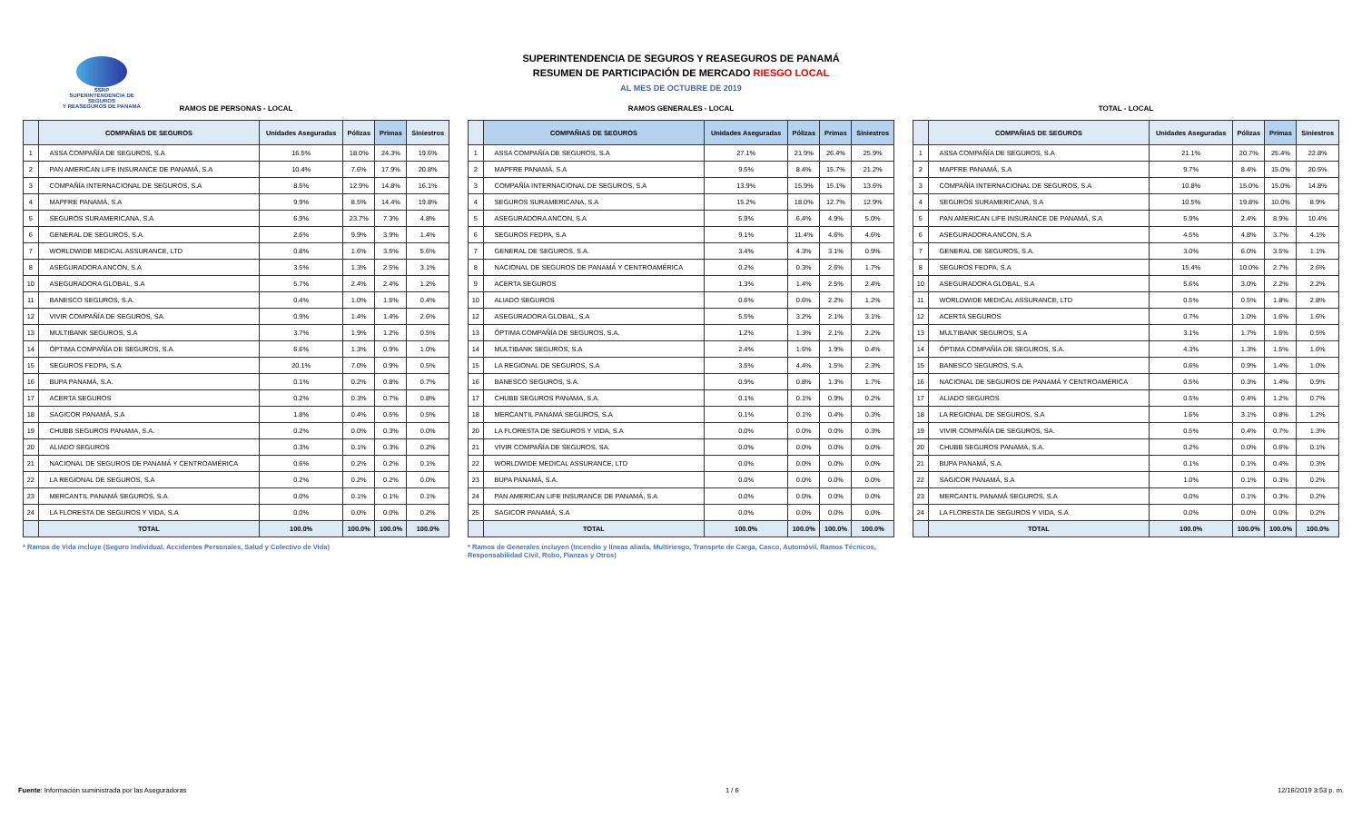SSRP
SUPERINTENDENCIA DE SEGUROS
Y REASEGUROS DE PANAMÁ
SUPERINTENDENCIA DE SEGUROS Y REASEGUROS DE PANAMÁ
RESUMEN DE PARTICIPACIÓN DE MERCADO RIESGO LOCAL
AL MES DE OCTUBRE DE 2019
RAMOS DE PERSONAS - LOCAL
| | COMPAÑIAS DE SEGUROS | Unidades Aseguradas | Pólizas | Primas | Siniestros |
| --- | --- | --- | --- | --- | --- |
| 1 | ASSA COMPAÑÍA DE SEGUROS, S.A | 16.5% | 18.0% | 24.3% | 19.6% |
| 2 | PAN AMERICAN LIFE INSURANCE DE PANAMÁ, S.A | 10.4% | 7.6% | 17.9% | 20.8% |
| 3 | COMPAÑÍA INTERNACIONAL DE SEGUROS, S.A | 8.5% | 12.9% | 14.8% | 16.1% |
| 4 | MAPFRE PANAMÁ, S.A | 9.9% | 8.5% | 14.4% | 19.8% |
| 5 | SEGUROS SURAMERICANA, S.A | 6.9% | 23.7% | 7.3% | 4.8% |
| 6 | GENERAL DE SEGUROS, S.A. | 2.6% | 9.9% | 3.9% | 1.4% |
| 7 | WORLDWIDE MEDICAL ASSURANCE, LTD | 0.8% | 1.6% | 3.5% | 5.6% |
| 8 | ASEGURADORA ANCON, S.A | 3.5% | 1.3% | 2.5% | 3.1% |
| 10 | ASEGURADORA GLOBAL, S.A | 5.7% | 2.4% | 2.4% | 1.2% |
| 11 | BANESCO SEGUROS, S.A. | 0.4% | 1.0% | 1.5% | 0.4% |
| 12 | VIVIR COMPAÑÍA DE SEGUROS, SA. | 0.9% | 1.4% | 1.4% | 2.6% |
| 13 | MULTIBANK SEGUROS, S.A | 3.7% | 1.9% | 1.2% | 0.5% |
| 14 | ÓPTIMA COMPAÑÍA DE SEGUROS, S.A. | 6.6% | 1.3% | 0.9% | 1.0% |
| 15 | SEGUROS FEDPA, S.A | 20.1% | 7.0% | 0.9% | 0.5% |
| 16 | BUPA PANAMÁ, S.A. | 0.1% | 0.2% | 0.8% | 0.7% |
| 17 | ACERTA SEGUROS | 0.2% | 0.3% | 0.7% | 0.8% |
| 18 | SAGICOR PANAMÁ, S.A | 1.8% | 0.4% | 0.5% | 0.5% |
| 19 | CHUBB SEGUROS PANAMA, S.A. | 0.2% | 0.0% | 0.3% | 0.0% |
| 20 | ALIADO SEGUROS | 0.3% | 0.1% | 0.3% | 0.2% |
| 21 | NACIONAL DE SEGUROS DE PANAMÁ Y CENTROAMÉRICA | 0.6% | 0.2% | 0.2% | 0.1% |
| 22 | LA REGIONAL DE SEGUROS, S.A | 0.2% | 0.2% | 0.2% | 0.0% |
| 23 | MERCANTIL PANAMÁ SEGUROS, S.A | 0.0% | 0.1% | 0.1% | 0.1% |
| 24 | LA FLORESTA DE SEGUROS Y VIDA, S.A | 0.0% | 0.0% | 0.0% | 0.2% |
| | TOTAL | 100.0% | 100.0% | 100.0% | 100.0% |
* Ramos de Vida incluye (Seguro Individual, Accidentes Personales, Salud y Colectivo de Vida)
RAMOS GENERALES - LOCAL
| | COMPAÑIAS DE SEGUROS | Unidades Aseguradas | Pólizas | Primas | Siniestros |
| --- | --- | --- | --- | --- | --- |
| 1 | ASSA COMPAÑÍA DE SEGUROS, S.A | 27.1% | 21.9% | 26.4% | 25.9% |
| 2 | MAPFRE PANAMÁ, S.A | 9.5% | 8.4% | 15.7% | 21.2% |
| 3 | COMPAÑÍA INTERNACIONAL DE SEGUROS, S.A | 13.9% | 15.9% | 15.1% | 13.6% |
| 4 | SEGUROS SURAMERICANA, S.A | 15.2% | 18.0% | 12.7% | 12.9% |
| 5 | ASEGURADORA ANCON, S.A | 5.9% | 6.4% | 4.9% | 5.0% |
| 6 | SEGUROS FEDPA, S.A | 9.1% | 11.4% | 4.6% | 4.6% |
| 7 | GENERAL DE SEGUROS, S.A. | 3.4% | 4.3% | 3.1% | 0.9% |
| 8 | NACIONAL DE SEGUROS DE PANAMÁ Y CENTROAMÉRICA | 0.2% | 0.3% | 2.6% | 1.7% |
| 9 | ACERTA SEGUROS | 1.3% | 1.4% | 2.5% | 2.4% |
| 10 | ALIADO SEGUROS | 0.6% | 0.6% | 2.2% | 1.2% |
| 12 | ASEGURADORA GLOBAL, S.A | 5.5% | 3.2% | 2.1% | 3.1% |
| 13 | ÓPTIMA COMPAÑÍA DE SEGUROS, S.A. | 1.2% | 1.3% | 2.1% | 2.2% |
| 14 | MULTIBANK SEGUROS, S.A | 2.4% | 1.6% | 1.9% | 0.4% |
| 15 | LA REGIONAL DE SEGUROS, S.A | 3.5% | 4.4% | 1.5% | 2.3% |
| 16 | BANESCO SEGUROS, S.A. | 0.9% | 0.8% | 1.3% | 1.7% |
| 17 | CHUBB SEGUROS PANAMA, S.A. | 0.1% | 0.1% | 0.9% | 0.2% |
| 18 | MERCANTIL PANAMÁ SEGUROS, S.A | 0.1% | 0.1% | 0.4% | 0.3% |
| 20 | LA FLORESTA DE SEGUROS Y VIDA, S.A | 0.0% | 0.0% | 0.0% | 0.3% |
| 21 | VIVIR COMPAÑÍA DE SEGUROS, SA. | 0.0% | 0.0% | 0.0% | 0.0% |
| 22 | WORLDWIDE MEDICAL ASSURANCE, LTD | 0.0% | 0.0% | 0.0% | 0.0% |
| 23 | BUPA PANAMÁ, S.A. | 0.0% | 0.0% | 0.0% | 0.0% |
| 24 | PAN AMERICAN LIFE INSURANCE DE PANAMÁ, S.A | 0.0% | 0.0% | 0.0% | 0.0% |
| 25 | SAGICOR PANAMÁ, S.A | 0.0% | 0.0% | 0.0% | 0.0% |
| | TOTAL | 100.0% | 100.0% | 100.0% | 100.0% |
* Ramos de Generales incluyen (Incendio y líneas aliada, Multiriesgo, Transprte de Carga, Casco, Automóvil, Ramos Técnicos, Responsabilidad Civil, Robo, Fianzas y Otros)
TOTAL - LOCAL
| | COMPAÑIAS DE SEGUROS | Unidades Aseguradas | Pólizas | Primas | Siniestros |
| --- | --- | --- | --- | --- | --- |
| 1 | ASSA COMPAÑÍA DE SEGUROS, S.A | 21.1% | 20.7% | 25.4% | 22.8% |
| 2 | MAPFRE PANAMÁ, S.A | 9.7% | 8.4% | 15.0% | 20.5% |
| 3 | COMPAÑÍA INTERNACIONAL DE SEGUROS, S.A | 10.8% | 15.0% | 15.0% | 14.8% |
| 4 | SEGUROS SURAMERICANA, S.A | 10.5% | 19.8% | 10.0% | 8.9% |
| 5 | PAN AMERICAN LIFE INSURANCE DE PANAMÁ, S.A | 5.9% | 2.4% | 8.9% | 10.4% |
| 6 | ASEGURADORA ANCON, S.A | 4.5% | 4.8% | 3.7% | 4.1% |
| 7 | GENERAL DE SEGUROS, S.A. | 3.0% | 6.0% | 3.5% | 1.1% |
| 8 | SEGUROS FEDPA, S.A | 15.4% | 10.0% | 2.7% | 2.6% |
| 10 | ASEGURADORA GLOBAL, S.A | 5.6% | 3.0% | 2.2% | 2.2% |
| 11 | WORLDWIDE MEDICAL ASSURANCE, LTD | 0.5% | 0.5% | 1.8% | 2.8% |
| 12 | ACERTA SEGUROS | 0.7% | 1.0% | 1.6% | 1.6% |
| 13 | MULTIBANK SEGUROS, S.A | 3.1% | 1.7% | 1.6% | 0.5% |
| 14 | ÓPTIMA COMPAÑÍA DE SEGUROS, S.A. | 4.3% | 1.3% | 1.5% | 1.6% |
| 15 | BANESCO SEGUROS, S.A. | 0.6% | 0.9% | 1.4% | 1.0% |
| 16 | NACIONAL DE SEGUROS DE PANAMÁ Y CENTROAMÉRICA | 0.5% | 0.3% | 1.4% | 0.9% |
| 17 | ALIADO SEGUROS | 0.5% | 0.4% | 1.2% | 0.7% |
| 18 | LA REGIONAL DE SEGUROS, S.A | 1.6% | 3.1% | 0.8% | 1.2% |
| 19 | VIVIR COMPAÑÍA DE SEGUROS, SA. | 0.5% | 0.4% | 0.7% | 1.3% |
| 20 | CHUBB SEGUROS PANAMA, S.A. | 0.2% | 0.0% | 0.6% | 0.1% |
| 21 | BUPA PANAMÁ, S.A. | 0.1% | 0.1% | 0.4% | 0.3% |
| 22 | SAGICOR PANAMÁ, S.A | 1.0% | 0.1% | 0.3% | 0.2% |
| 23 | MERCANTIL PANAMÁ SEGUROS, S.A | 0.0% | 0.1% | 0.3% | 0.2% |
| 24 | LA FLORESTA DE SEGUROS Y VIDA, S.A | 0.0% | 0.0% | 0.0% | 0.2% |
| | TOTAL | 100.0% | 100.0% | 100.0% | 100.0% |
Fuente: Información suministrada por las Aseguradoras 1 / 6 12/16/2019 3:53 p. m.